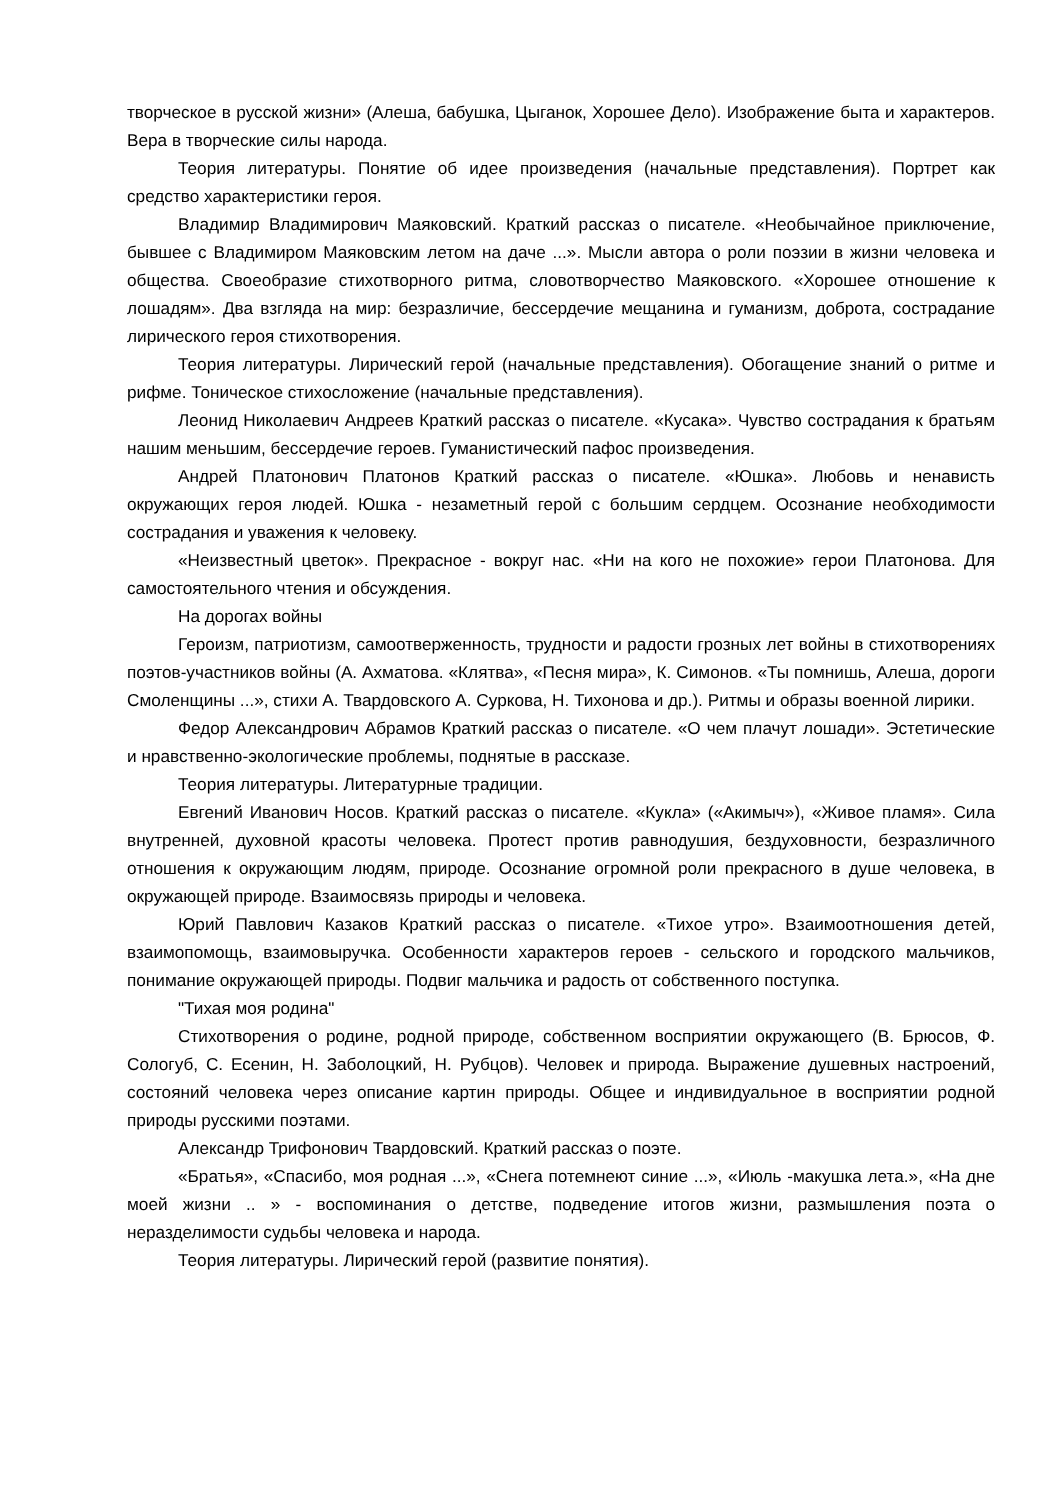творческое в русской жизни» (Алеша, бабушка, Цыганок, Хорошее Дело). Изображение быта и характеров. Вера в творческие силы народа.
Теория литературы. Понятие об идее произведения (начальные представления). Портрет как средство характеристики героя.
Владимир Владимирович Маяковский. Краткий рассказ о писателе. «Необычайное приключение, бывшее с Владимиром Маяковским летом на даче ...». Мысли автора о роли поэзии в жизни человека и общества. Своеобразие стихотворного ритма, словотворчество Маяковского. «Хорошее отношение к лошадям». Два взгляда на мир: безразличие, бессердечие мещанина и гуманизм, доброта, сострадание лирического героя стихотворения.
Теория литературы. Лирический герой (начальные представления). Обогащение знаний о ритме и рифме. Тоническое стихосложение (начальные представления).
Леонид Николаевич Андреев Краткий рассказ о писателе. «Кусака». Чувство сострадания к братьям нашим меньшим, бессердечие героев. Гуманистический пафос произведения.
Андрей Платонович Платонов Краткий рассказ о писателе. «Юшка». Любовь и ненависть окружающих героя людей. Юшка - незаметный герой с большим сердцем. Осознание необходимости сострадания и уважения к человеку.
«Неизвестный цветок». Прекрасное - вокруг нас. «Ни на кого не похожие» герои Платонова. Для самостоятельного чтения и обсуждения.
На дорогах войны
Героизм, патриотизм, самоотверженность, трудности и радости грозных лет войны в стихотворениях поэтов-участников войны (А. Ахматова. «Клятва», «Песня мира», К. Симонов. «Ты помнишь, Алеша, дороги Смоленщины ...», стихи А. Твардовского А. Суркова, Н. Тихонова и др.). Ритмы и образы военной лирики.
Федор Александрович Абрамов Краткий рассказ о писателе. «О чем плачут лошади». Эстетические и нравственно-экологические проблемы, поднятые в рассказе.
Теория литературы. Литературные традиции.
Евгений Иванович Носов. Краткий рассказ о писателе. «Кукла» («Акимыч»), «Живое пламя». Сила внутренней, духовной красоты человека. Протест против равнодушия, бездуховности, безразличного отношения к окружающим людям, природе. Осознание огромной роли прекрасного в душе человека, в окружающей природе. Взаимосвязь природы и человека.
Юрий Павлович Казаков Краткий рассказ о писателе. «Тихое утро». Взаимоотношения детей, взаимопомощь, взаимовыручка. Особенности характеров героев - сельского и городского мальчиков, понимание окружающей природы. Подвиг мальчика и радость от собственного поступка.
"Тихая моя родина"
Стихотворения о родине, родной природе, собственном восприятии окружающего (В. Брюсов, Ф. Сологуб, С. Есенин, Н. Заболоцкий, Н. Рубцов). Человек и природа. Выражение душевных настроений, состояний человека через описание картин природы. Общее и индивидуальное в восприятии родной природы русскими поэтами.
Александр Трифонович Твардовский. Краткий рассказ о поэте.
«Братья», «Спасибо, моя родная ...», «Снега потемнеют синие ...», «Июль -макушка лета.», «На дне моей жизни .. » - воспоминания о детстве, подведение итогов жизни, размышления поэта о неразделимости судьбы человека и народа.
Теория литературы. Лирический герой (развитие понятия).